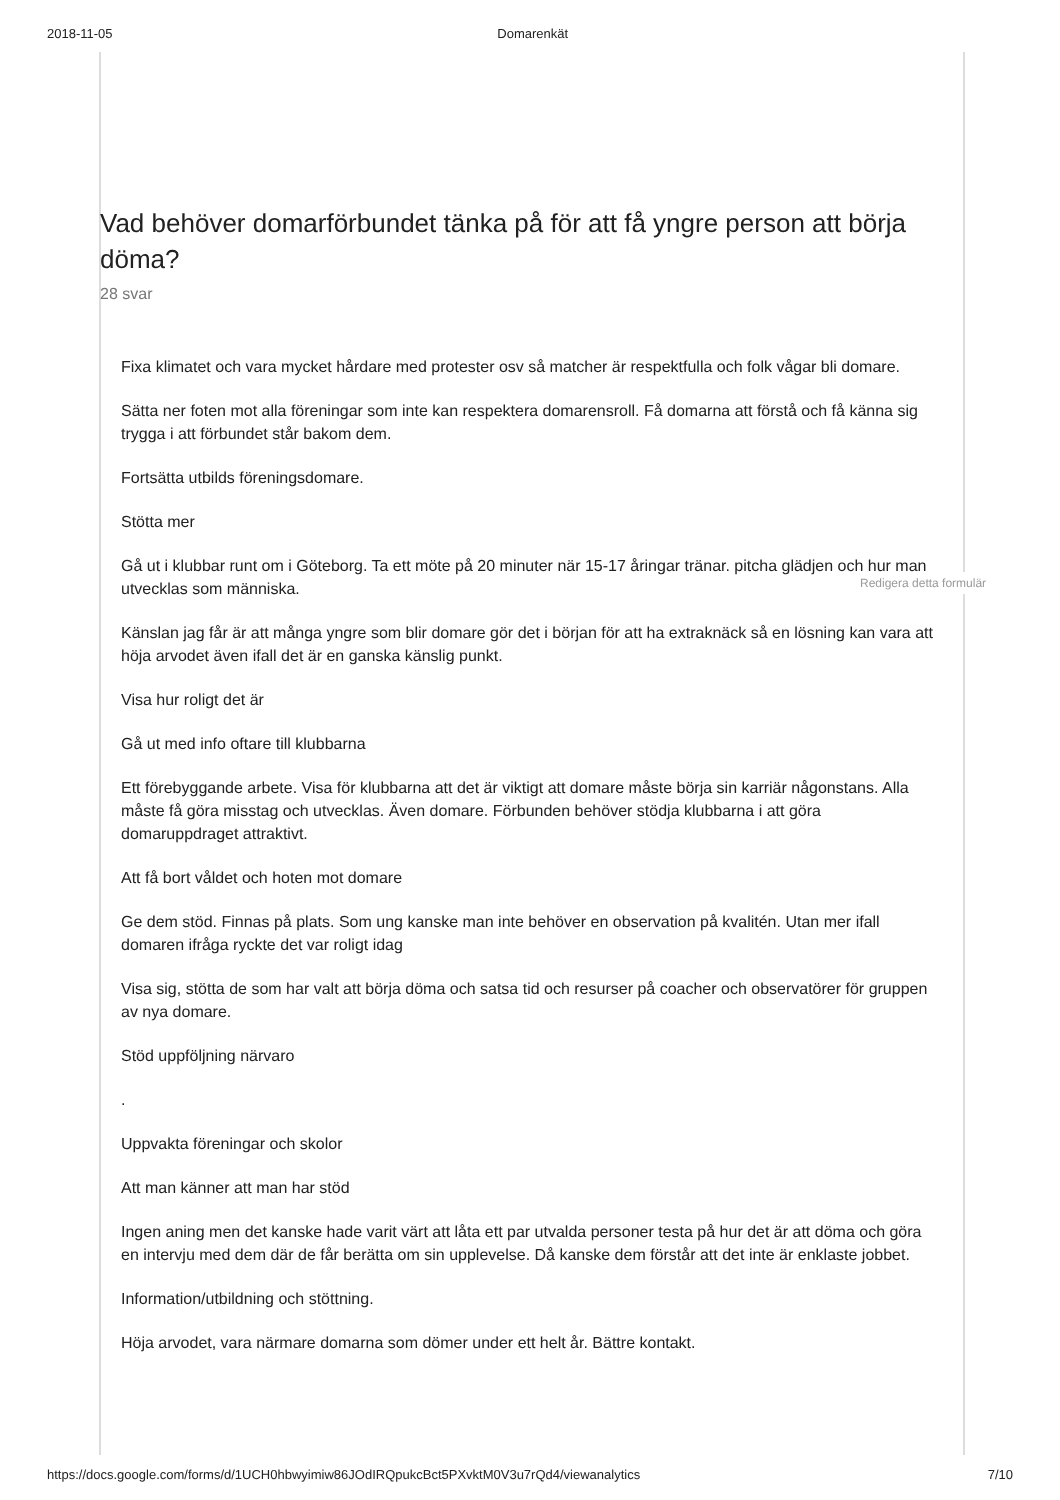2018-11-05 Domarenkät
Vad behöver domarförbundet tänka på för att få yngre person att börja döma?
28 svar
Fixa klimatet och vara mycket hårdare med protester osv så matcher är respektfulla och folk vågar bli domare.
Sätta ner foten mot alla föreningar som inte kan respektera domarensroll. Få domarna att förstå och få känna sig trygga i att förbundet står bakom dem.
Fortsätta utbilds föreningsdomare.
Stötta mer
Gå ut i klubbar runt om i Göteborg. Ta ett möte på 20 minuter när 15-17 åringar tränar. pitcha glädjen och hur man utvecklas som människa.
Känslan jag får är att många yngre som blir domare gör det i början för att ha extraknäck så en lösning kan vara att höja arvodet även ifall det är en ganska känslig punkt.
Visa hur roligt det är
Gå ut med info oftare till klubbarna
Ett förebyggande arbete. Visa för klubbarna att det är viktigt att domare måste börja sin karriär någonstans. Alla måste få göra misstag och utvecklas. Även domare. Förbunden behöver stödja klubbarna i att göra domaruppdraget attraktivt.
Att få bort våldet och hoten mot domare
Ge dem stöd. Finnas på plats. Som ung kanske man inte behöver en observation på kvalitén. Utan mer ifall domaren ifråga ryckte det var roligt idag
Visa sig, stötta de som har valt att börja döma och satsa tid och resurser på coacher och observatörer för gruppen av nya domare.
Stöd uppföljning närvaro
.
Uppvakta föreningar och skolor
Att man känner att man har stöd
Ingen aning men det kanske hade varit värt att låta ett par utvalda personer testa på hur det är att döma och göra en intervju med dem där de får berätta om sin upplevelse. Då kanske dem förstår att det inte är enklaste jobbet.
Information/utbildning och stöttning.
Höja arvodet, vara närmare domarna som dömer under ett helt år. Bättre kontakt.
Redigera detta formulär
https://docs.google.com/forms/d/1UCH0hbwyimiw86JOdIRQpukcBct5PXvktM0V3u7rQd4/viewanalytics 7/10